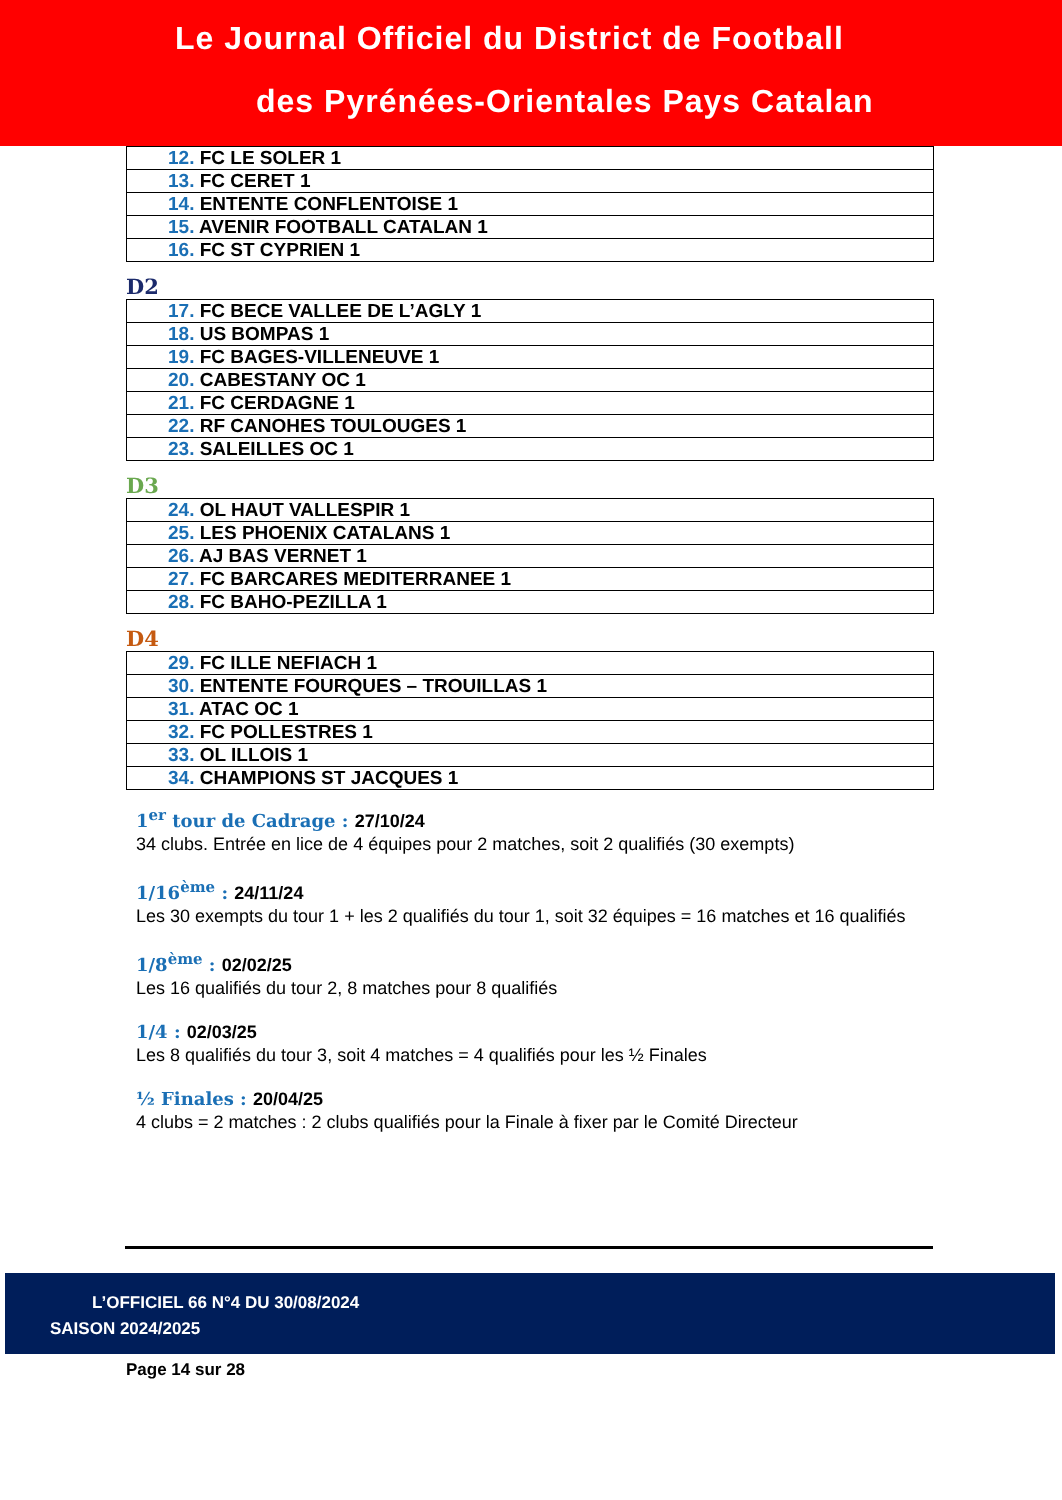Le Journal Officiel du District de Football
des Pyrénées-Orientales Pays Catalan
| 12. FC LE SOLER 1 |
| 13. FC CERET 1 |
| 14. ENTENTE CONFLENTOISE 1 |
| 15. AVENIR FOOTBALL CATALAN 1 |
| 16. FC ST CYPRIEN 1 |
D2
| 17. FC BECE VALLEE DE L’AGLY 1 |
| 18. US BOMPAS 1 |
| 19. FC BAGES-VILLENEUVE 1 |
| 20. CABESTANY OC 1 |
| 21. FC CERDAGNE 1 |
| 22. RF CANOHES TOULOUGES 1 |
| 23. SALEILLES OC 1 |
D3
| 24. OL HAUT VALLESPIR 1 |
| 25. LES PHOENIX CATALANS 1 |
| 26. AJ BAS VERNET 1 |
| 27. FC BARCARES MEDITERRANEE 1 |
| 28. FC BAHO-PEZILLA 1 |
D4
| 29. FC ILLE NEFIACH 1 |
| 30. ENTENTE FOURQUES – TROUILLAS 1 |
| 31. ATAC OC 1 |
| 32. FC POLLESTRES 1 |
| 33. OL ILLOIS 1 |
| 34. CHAMPIONS ST JACQUES 1 |
1<sup>er</sup> tour de Cadrage : 27/10/24
34 clubs. Entrée en lice de 4 équipes pour 2 matches, soit 2 qualifiés (30 exempts)
1/16<sup>ème</sup> : 24/11/24
Les 30 exempts du tour 1 + les 2 qualifiés du tour 1, soit 32 équipes = 16 matches et 16 qualifiés
1/8<sup>ème</sup> : 02/02/25
Les 16 qualifiés du tour 2, 8 matches pour 8 qualifiés
1/4 : 02/03/25
Les 8 qualifiés du tour 3, soit 4 matches = 4 qualifiés pour les ½ Finales
½ Finales : 20/04/25
4 clubs = 2 matches : 2 clubs qualifiés pour la Finale à fixer par le Comité Directeur
L’OFFICIEL 66 N°4 DU 30/08/2024
SAISON 2024/2025
Page 14 sur 28